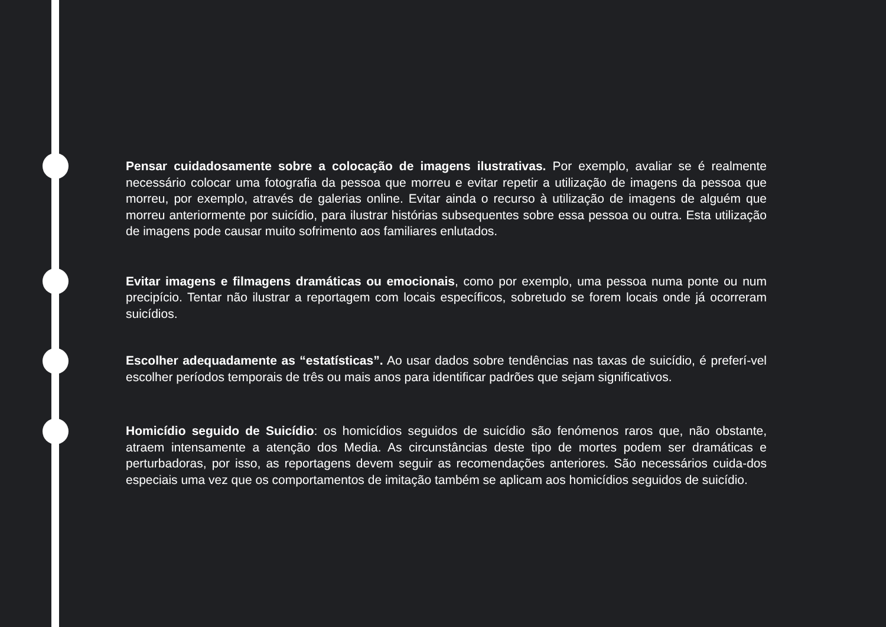Pensar cuidadosamente sobre a colocação de imagens ilustrativas. Por exemplo, avaliar se é realmente necessário colocar uma fotografia da pessoa que morreu e evitar repetir a utilização de imagens da pessoa que morreu, por exemplo, através de galerias online. Evitar ainda o recurso à utilização de imagens de alguém que morreu anteriormente por suicídio, para ilustrar histórias subsequentes sobre essa pessoa ou outra. Esta utilização de imagens pode causar muito sofrimento aos familiares enlutados.
Evitar imagens e filmagens dramáticas ou emocionais, como por exemplo, uma pessoa numa ponte ou num precipício. Tentar não ilustrar a reportagem com locais específicos, sobretudo se forem locais onde já ocorreram suicídios.
Escolher adequadamente as “estatísticas”. Ao usar dados sobre tendências nas taxas de suicídio, é preferí-vel escolher períodos temporais de três ou mais anos para identificar padrões que sejam significativos.
Homicídio seguido de Suicídio: os homicídios seguidos de suicídio são fenómenos raros que, não obstante, atraem intensamente a atenção dos Media. As circunstâncias deste tipo de mortes podem ser dramáticas e perturbadoras, por isso, as reportagens devem seguir as recomendações anteriores. São necessários cuida-dos especiais uma vez que os comportamentos de imitação também se aplicam aos homicídios seguidos de suicídio.